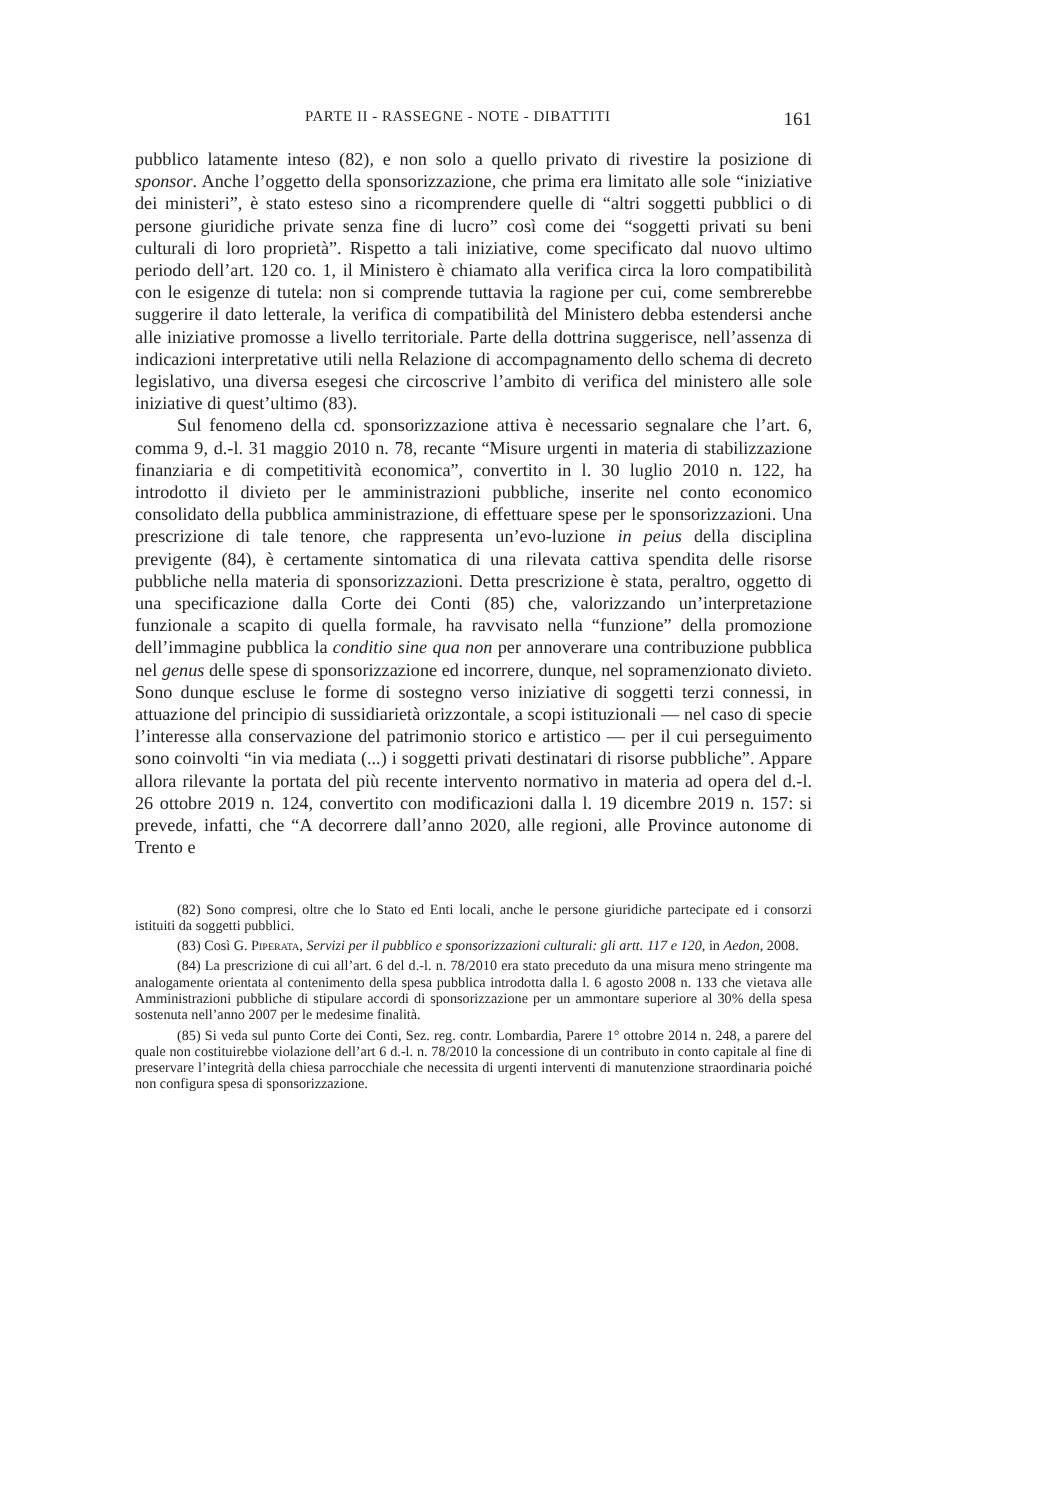PARTE II - RASSEGNE - NOTE - DIBATTITI 161
pubblico latamente inteso (82), e non solo a quello privato di rivestire la posizione di sponsor. Anche l’oggetto della sponsorizzazione, che prima era limitato alle sole “iniziative dei ministeri”, è stato esteso sino a ricomprendere quelle di “altri soggetti pubblici o di persone giuridiche private senza fine di lucro” così come dei “soggetti privati su beni culturali di loro proprietà”. Rispetto a tali iniziative, come specificato dal nuovo ultimo periodo dell’art. 120 co. 1, il Ministero è chiamato alla verifica circa la loro compatibilità con le esigenze di tutela: non si comprende tuttavia la ragione per cui, come sembrerebbe suggerire il dato letterale, la verifica di compatibilità del Ministero debba estendersi anche alle iniziative promosse a livello territoriale. Parte della dottrina suggerisce, nell’assenza di indicazioni interpretative utili nella Relazione di accompagnamento dello schema di decreto legislativo, una diversa esegesi che circoscrive l’ambito di verifica del ministero alle sole iniziative di quest’ultimo (83).
Sul fenomeno della cd. sponsorizzazione attiva è necessario segnalare che l’art. 6, comma 9, d.-l. 31 maggio 2010 n. 78, recante “Misure urgenti in materia di stabilizzazione finanziaria e di competitività economica”, convertito in l. 30 luglio 2010 n. 122, ha introdotto il divieto per le amministrazioni pubbliche, inserite nel conto economico consolidato della pubblica amministrazione, di effettuare spese per le sponsorizzazioni. Una prescrizione di tale tenore, che rappresenta un’evo-luzione in peius della disciplina previgente (84), è certamente sintomatica di una rilevata cattiva spendita delle risorse pubbliche nella materia di sponsorizzazioni. Detta prescrizione è stata, peraltro, oggetto di una specificazione dalla Corte dei Conti (85) che, valorizzando un’interpretazione funzionale a scapito di quella formale, ha ravvisato nella “funzione” della promozione dell’immagine pubblica la conditio sine qua non per annoverare una contribuzione pubblica nel genus delle spese di sponsorizzazione ed incorrere, dunque, nel sopramenzionato divieto. Sono dunque escluse le forme di sostegno verso iniziative di soggetti terzi connessi, in attuazione del principio di sussidiarietà orizzontale, a scopi istituzionali — nel caso di specie l’interesse alla conservazione del patrimonio storico e artistico — per il cui perseguimento sono coinvolti “in via mediata (...) i soggetti privati destinatari di risorse pubbliche”. Appare allora rilevante la portata del più recente intervento normativo in materia ad opera del d.-l. 26 ottobre 2019 n. 124, convertito con modificazioni dalla l. 19 dicembre 2019 n. 157: si prevede, infatti, che “A decorrere dall’anno 2020, alle regioni, alle Province autonome di Trento e
(82) Sono compresi, oltre che lo Stato ed Enti locali, anche le persone giuridiche partecipate ed i consorzi istituiti da soggetti pubblici.
(83) Così G. Piperata, Servizi per il pubblico e sponsorizzazioni culturali: gli artt. 117 e 120, in Aedon, 2008.
(84) La prescrizione di cui all’art. 6 del d.-l. n. 78/2010 era stato preceduto da una misura meno stringente ma analogamente orientata al contenimento della spesa pubblica introdotta dalla l. 6 agosto 2008 n. 133 che vietava alle Amministrazioni pubbliche di stipulare accordi di sponsorizzazione per un ammontare superiore al 30% della spesa sostenuta nell’anno 2007 per le medesime finalità.
(85) Si veda sul punto Corte dei Conti, Sez. reg. contr. Lombardia, Parere 1° ottobre 2014 n. 248, a parere del quale non costituirebbe violazione dell’art 6 d.-l. n. 78/2010 la concessione di un contributo in conto capitale al fine di preservare l’integrità della chiesa parrocchiale che necessita di urgenti interventi di manutenzione straordinaria poiché non configura spesa di sponsorizzazione.